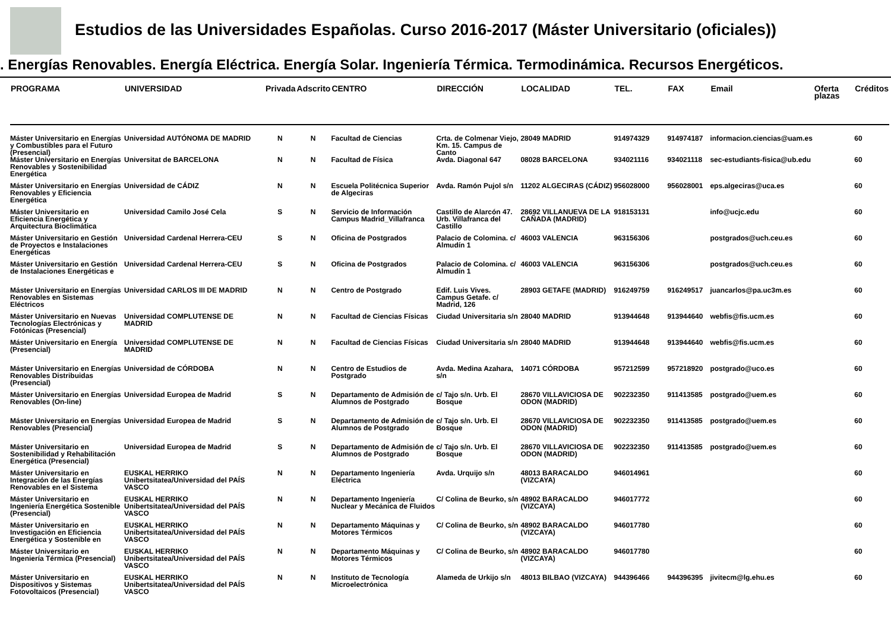Estudios de las Universidades Españolas. Curso 2016-2017 (Máster Universitario (oficiales))
. Energías Renovables. Energía Eléctrica. Energía Solar. Ingeniería Térmica. Termodinámica. Recursos Energéticos.
| PROGRAMA | UNIVERSIDAD | Privada | Adscrito | CENTRO | DIRECCIÓN | LOCALIDAD | TEL. | FAX | Email | Oferta plazas | Créditos |
| --- | --- | --- | --- | --- | --- | --- | --- | --- | --- | --- | --- |
| Máster Universitario en Energías y Combustibles para el Futuro (Presencial) | Universidad AUTÓNOMA DE MADRID | N | N | Facultad de Ciencias | Crta. de Colmenar Viejo, Km. 15. Campus de Canto | 28049 MADRID | 914974329 | 914974187 | informacion.ciencias@uam.es | | 60 |
| Máster Universitario en Energías Renovables y Sostenibilidad Energética | Universitat de BARCELONA | N | N | Facultad de Física | Avda. Diagonal 647 | 08028 BARCELONA | 934021116 | 934021118 | sec-estudiants-fisica@ub.edu | | 60 |
| Máster Universitario en Energías Renovables y Eficiencia Energética | Universidad de CÁDIZ | N | N | Escuela Politécnica Superior de Algeciras | Avda. Ramón Pujol s/n | 11202 ALGECIRAS (CÁDIZ) | 956028000 | 956028001 | eps.algeciras@uca.es | | 60 |
| Máster Universitario en Eficiencia Energética y Arquitectura Bioclimática | Universidad Camilo José Cela | S | N | Servicio de Información Campus Madrid_Villafranca | Castillo de Alarcón 47. Urb. Villafranca del Castillo | 28692 VILLANUEVA DE LA CAÑADA (MADRID) | 918153131 | | info@ucjc.edu | | 60 |
| Máster Universitario en Gestión de Proyectos e Instalaciones Energéticas | Universidad Cardenal Herrera-CEU | S | N | Oficina de Postgrados | Palacio de Colomina. c/ Almudín 1 | 46003 VALENCIA | 963156306 | | postgrados@uch.ceu.es | | 60 |
| Máster Universitario en Gestión de Instalaciones Energéticas e | Universidad Cardenal Herrera-CEU | S | N | Oficina de Postgrados | Palacio de Colomina. c/ Almudín 1 | 46003 VALENCIA | 963156306 | | postgrados@uch.ceu.es | | 60 |
| Máster Universitario en Energías Renovables en Sistemas Eléctricos | Universidad CARLOS III DE MADRID | N | N | Centro de Postgrado | Edif. Luis Vives. Campus Getafe. c/ Madrid, 126 | 28903 GETAFE (MADRID) | 916249759 | 916249517 | juancarlos@pa.uc3m.es | | 60 |
| Máster Universitario en Nuevas Tecnologías Electrónicas y Fotónicas (Presencial) | Universidad COMPLUTENSE DE MADRID | N | N | Facultad de Ciencias Físicas | Ciudad Universitaria s/n | 28040 MADRID | 913944648 | 913944640 | webfis@fis.ucm.es | | 60 |
| Máster Universitario en Energía (Presencial) | Universidad COMPLUTENSE DE MADRID | N | N | Facultad de Ciencias Físicas | Ciudad Universitaria s/n | 28040 MADRID | 913944648 | 913944640 | webfis@fis.ucm.es | | 60 |
| Máster Universitario en Energías Renovables Distribuidas (Presencial) | Universidad de CÓRDOBA | N | N | Centro de Estudios de Postgrado | Avda. Medina Azahara, s/n | 14071 CÓRDOBA | 957212599 | 957218920 | postgrado@uco.es | | 60 |
| Máster Universitario en Energías Renovables (On-line) | Universidad Europea de Madrid | S | N | Departamento de Admisión de Alumnos de Postgrado | c/ Tajo s/n. Urb. El Bosque | 28670 VILLAVICIOSA DE ODON (MADRID) | 902232350 | 911413585 | postgrado@uem.es | | 60 |
| Máster Universitario en Energías Renovables (Presencial) | Universidad Europea de Madrid | S | N | Departamento de Admisión de Alumnos de Postgrado | c/ Tajo s/n. Urb. El Bosque | 28670 VILLAVICIOSA DE ODON (MADRID) | 902232350 | 911413585 | postgrado@uem.es | | 60 |
| Máster Universitario en Sostenibilidad y Rehabilitación Energética (Presencial) | Universidad Europea de Madrid | S | N | Departamento de Admisión de Alumnos de Postgrado | c/ Tajo s/n. Urb. El Bosque | 28670 VILLAVICIOSA DE ODON (MADRID) | 902232350 | 911413585 | postgrado@uem.es | | 60 |
| Máster Universitario en Integración de las Energías Renovables en el Sistema | EUSKAL HERRIKO Unibertsitatea/Universidad del PAÍS VASCO | N | N | Departamento Ingeniería Eléctrica | Avda. Urquijo s/n | 48013 BARACALDO (VIZCAYA) | 946014961 | | | | 60 |
| Máster Universitario en Ingeniería Energética Sostenible (Presencial) | EUSKAL HERRIKO Unibertsitatea/Universidad del PAÍS VASCO | N | N | Departamento Ingeniería Nuclear y Mecánica de Fluidos | C/ Colina de Beurko, s/n | 48902 BARACALDO (VIZCAYA) | 946017772 | | | | 60 |
| Máster Universitario en Investigación en Eficiencia Energética y Sostenible en | EUSKAL HERRIKO Unibertsitatea/Universidad del PAÍS VASCO | N | N | Departamento Máquinas y Motores Térmicos | C/ Colina de Beurko, s/n | 48902 BARACALDO (VIZCAYA) | 946017780 | | | | 60 |
| Máster Universitario en Ingeniería Térmica (Presencial) | EUSKAL HERRIKO Unibertsitatea/Universidad del PAÍS VASCO | N | N | Departamento Máquinas y Motores Térmicos | C/ Colina de Beurko, s/n | 48902 BARACALDO (VIZCAYA) | 946017780 | | | | 60 |
| Máster Universitario en Dispositivos y Sistemas Fotovoltaicos (Presencial) | EUSKAL HERRIKO Unibertsitatea/Universidad del PAÍS VASCO | N | N | Instituto de Tecnología Microelectrónica | Alameda de Urkijo s/n | 48013 BILBAO (VIZCAYA) | 944396466 | 944396395 | jivitecm@lg.ehu.es | | 60 |